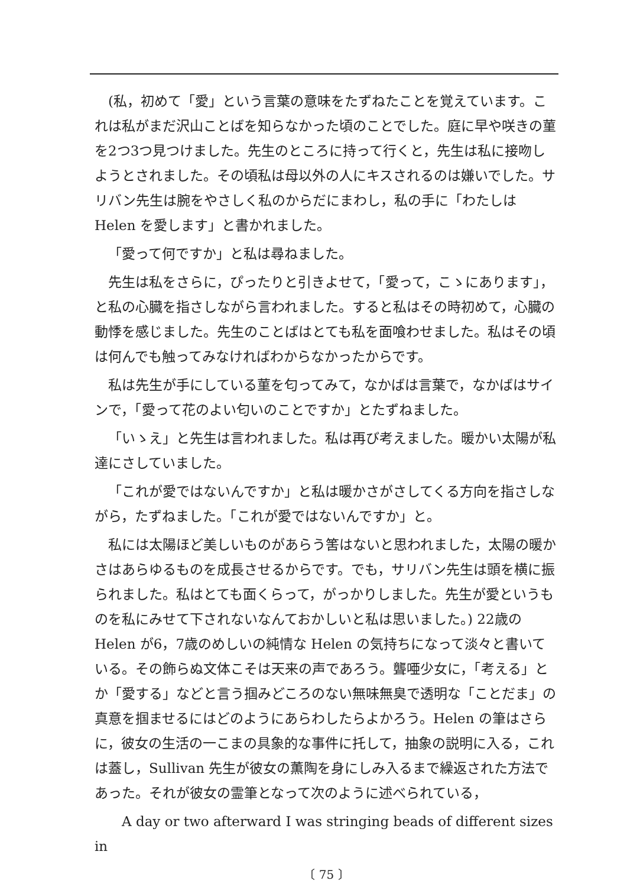(私，初めて「愛」という言葉の意味をたずねたことを覚えています。これは私がまだ沢山ことばを知らなかった頃のことでした。庭に早や咲きの菫を2つ3つ見つけました。先生のところに持って行くと，先生は私に接吻しようとされました。その頃私は母以外の人にキスされるのは嫌いでした。サリバン先生は腕をやさしく私のからだにまわし，私の手に「わたしは Helen を愛します」と書かれました。
「愛って何ですか」と私は尋ねました。
先生は私をさらに，ぴったりと引きよせて，「愛って，こゝにあります」，と私の心臓を指さしながら言われました。すると私はその時初めて，心臓の動悸を感じました。先生のことばはとても私を面喰わせました。私はその頃は何んでも触ってみなければわからなかったからです。
私は先生が手にしている菫を匂ってみて，なかばは言葉で，なかばはサインで，「愛って花のよい匂いのことですか」とたずねました。
「いゝえ」と先生は言われました。私は再び考えました。暖かい太陽が私達にさしていました。
「これが愛ではないんですか」と私は暖かさがさしてくる方向を指さしながら，たずねました。「これが愛ではないんですか」と。
私には太陽ほど美しいものがあらう筈はないと思われました，太陽の暖かさはあらゆるものを成長させるからです。でも，サリバン先生は頭を横に振られました。私はとても面くらって，がっかりしました。先生が愛というものを私にみせて下されないなんておかしいと私は思いました。) 22歳の Helen が6，7歳のめしいの純情な Helen の気持ちになって淡々と書いている。その飾らぬ文体こそは天来の声であろう。聾唖少女に，「考える」とか「愛する」などと言う掴みどころのない無味無臭で透明な「ことだま」の真意を掴ませるにはどのようにあらわしたらよかろう。Helen の筆はさらに，彼女の生活の一こまの具象的な事件に托して，抽象の説明に入る，これは蓋し，Sullivan 先生が彼女の薫陶を身にしみ入るまで繰返された方法であった。それが彼女の霊筆となって次のように述べられている，
A day or two afterward I was stringing beads of different sizes in
〔 75 〕